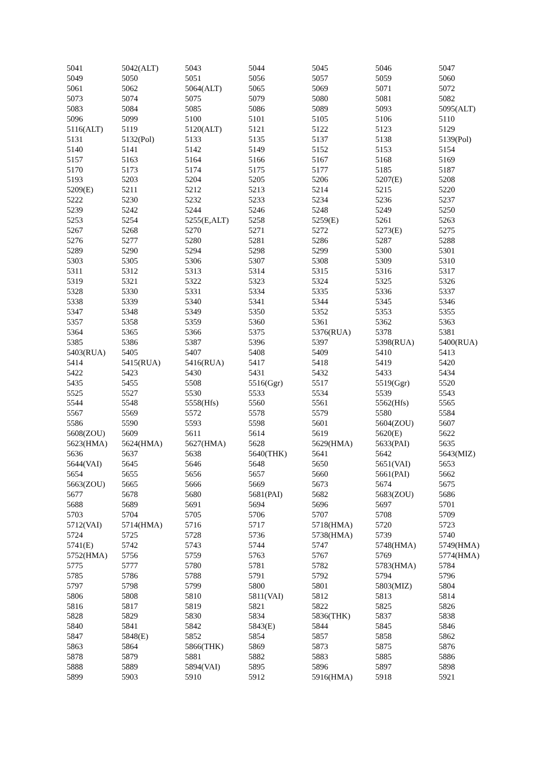| 5041 | 5042(ALT) | 5043 | 5044 | 5045 | 5046 | 5047 |
| 5049 | 5050 | 5051 | 5056 | 5057 | 5059 | 5060 |
| 5061 | 5062 | 5064(ALT) | 5065 | 5069 | 5071 | 5072 |
| 5073 | 5074 | 5075 | 5079 | 5080 | 5081 | 5082 |
| 5083 | 5084 | 5085 | 5086 | 5089 | 5093 | 5095(ALT) |
| 5096 | 5099 | 5100 | 5101 | 5105 | 5106 | 5110 |
| 5116(ALT) | 5119 | 5120(ALT) | 5121 | 5122 | 5123 | 5129 |
| 5131 | 5132(Pol) | 5133 | 5135 | 5137 | 5138 | 5139(Pol) |
| 5140 | 5141 | 5142 | 5149 | 5152 | 5153 | 5154 |
| 5157 | 5163 | 5164 | 5166 | 5167 | 5168 | 5169 |
| 5170 | 5173 | 5174 | 5175 | 5177 | 5185 | 5187 |
| 5193 | 5203 | 5204 | 5205 | 5206 | 5207(E) | 5208 |
| 5209(E) | 5211 | 5212 | 5213 | 5214 | 5215 | 5220 |
| 5222 | 5230 | 5232 | 5233 | 5234 | 5236 | 5237 |
| 5239 | 5242 | 5244 | 5246 | 5248 | 5249 | 5250 |
| 5253 | 5254 | 5255(E,ALT) | 5258 | 5259(E) | 5261 | 5263 |
| 5267 | 5268 | 5270 | 5271 | 5272 | 5273(E) | 5275 |
| 5276 | 5277 | 5280 | 5281 | 5286 | 5287 | 5288 |
| 5289 | 5290 | 5294 | 5298 | 5299 | 5300 | 5301 |
| 5303 | 5305 | 5306 | 5307 | 5308 | 5309 | 5310 |
| 5311 | 5312 | 5313 | 5314 | 5315 | 5316 | 5317 |
| 5319 | 5321 | 5322 | 5323 | 5324 | 5325 | 5326 |
| 5328 | 5330 | 5331 | 5334 | 5335 | 5336 | 5337 |
| 5338 | 5339 | 5340 | 5341 | 5344 | 5345 | 5346 |
| 5347 | 5348 | 5349 | 5350 | 5352 | 5353 | 5355 |
| 5357 | 5358 | 5359 | 5360 | 5361 | 5362 | 5363 |
| 5364 | 5365 | 5366 | 5375 | 5376(RUA) | 5378 | 5381 |
| 5385 | 5386 | 5387 | 5396 | 5397 | 5398(RUA) | 5400(RUA) |
| 5403(RUA) | 5405 | 5407 | 5408 | 5409 | 5410 | 5413 |
| 5414 | 5415(RUA) | 5416(RUA) | 5417 | 5418 | 5419 | 5420 |
| 5422 | 5423 | 5430 | 5431 | 5432 | 5433 | 5434 |
| 5435 | 5455 | 5508 | 5516(Ggr) | 5517 | 5519(Ggr) | 5520 |
| 5525 | 5527 | 5530 | 5533 | 5534 | 5539 | 5543 |
| 5544 | 5548 | 5558(Hfs) | 5560 | 5561 | 5562(Hfs) | 5565 |
| 5567 | 5569 | 5572 | 5578 | 5579 | 5580 | 5584 |
| 5586 | 5590 | 5593 | 5598 | 5601 | 5604(ZOU) | 5607 |
| 5608(ZOU) | 5609 | 5611 | 5614 | 5619 | 5620(E) | 5622 |
| 5623(HMA) | 5624(HMA) | 5627(HMA) | 5628 | 5629(HMA) | 5633(PAI) | 5635 |
| 5636 | 5637 | 5638 | 5640(THK) | 5641 | 5642 | 5643(MIZ) |
| 5644(VAI) | 5645 | 5646 | 5648 | 5650 | 5651(VAI) | 5653 |
| 5654 | 5655 | 5656 | 5657 | 5660 | 5661(PAI) | 5662 |
| 5663(ZOU) | 5665 | 5666 | 5669 | 5673 | 5674 | 5675 |
| 5677 | 5678 | 5680 | 5681(PAI) | 5682 | 5683(ZOU) | 5686 |
| 5688 | 5689 | 5691 | 5694 | 5696 | 5697 | 5701 |
| 5703 | 5704 | 5705 | 5706 | 5707 | 5708 | 5709 |
| 5712(VAI) | 5714(HMA) | 5716 | 5717 | 5718(HMA) | 5720 | 5723 |
| 5724 | 5725 | 5728 | 5736 | 5738(HMA) | 5739 | 5740 |
| 5741(E) | 5742 | 5743 | 5744 | 5747 | 5748(HMA) | 5749(HMA) |
| 5752(HMA) | 5756 | 5759 | 5763 | 5767 | 5769 | 5774(HMA) |
| 5775 | 5777 | 5780 | 5781 | 5782 | 5783(HMA) | 5784 |
| 5785 | 5786 | 5788 | 5791 | 5792 | 5794 | 5796 |
| 5797 | 5798 | 5799 | 5800 | 5801 | 5803(MIZ) | 5804 |
| 5806 | 5808 | 5810 | 5811(VAI) | 5812 | 5813 | 5814 |
| 5816 | 5817 | 5819 | 5821 | 5822 | 5825 | 5826 |
| 5828 | 5829 | 5830 | 5834 | 5836(THK) | 5837 | 5838 |
| 5840 | 5841 | 5842 | 5843(E) | 5844 | 5845 | 5846 |
| 5847 | 5848(E) | 5852 | 5854 | 5857 | 5858 | 5862 |
| 5863 | 5864 | 5866(THK) | 5869 | 5873 | 5875 | 5876 |
| 5878 | 5879 | 5881 | 5882 | 5883 | 5885 | 5886 |
| 5888 | 5889 | 5894(VAI) | 5895 | 5896 | 5897 | 5898 |
| 5899 | 5903 | 5910 | 5912 | 5916(HMA) | 5918 | 5921 |